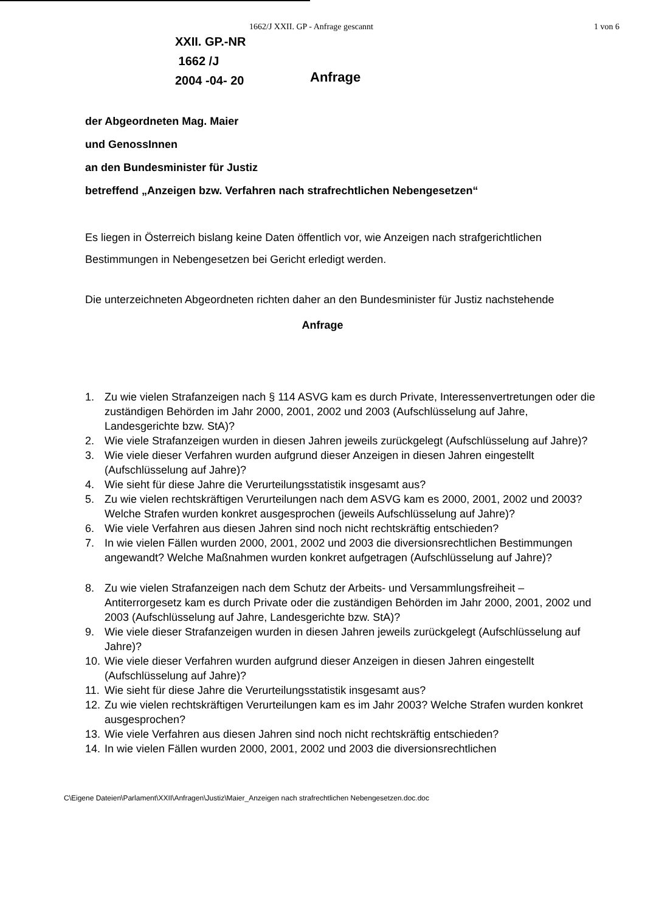1662/J XXII. GP - Anfrage gescannt 1 von 6
XXII. GP.-NR
1662 /J
2004 -04- 20
Anfrage
der Abgeordneten Mag. Maier
und GenossInnen
an den Bundesminister für Justiz
betreffend „Anzeigen bzw. Verfahren nach strafrechtlichen Nebengesetzen“
Es liegen in Österreich bislang keine Daten öffentlich vor, wie Anzeigen nach strafgerichtlichen Bestimmungen in Nebengesetzen bei Gericht erledigt werden.
Die unterzeichneten Abgeordneten richten daher an den Bundesminister für Justiz nachstehende
Anfrage
1. Zu wie vielen Strafanzeigen nach § 114 ASVG kam es durch Private, Interessenvertretungen oder die zuständigen Behörden im Jahr 2000, 2001, 2002 und 2003 (Aufschlüsselung auf Jahre, Landesgerichte bzw. StA)?
2. Wie viele Strafanzeigen wurden in diesen Jahren jeweils zurückgelegt (Aufschlüsselung auf Jahre)?
3. Wie viele dieser Verfahren wurden aufgrund dieser Anzeigen in diesen Jahren eingestellt (Aufschlüsselung auf Jahre)?
4. Wie sieht für diese Jahre die Verurteilungsstatistik insgesamt aus?
5. Zu wie vielen rechtskräftigen Verurteilungen nach dem ASVG kam es 2000, 2001, 2002 und 2003? Welche Strafen wurden konkret ausgesprochen (jeweils Aufschlüsselung auf Jahre)?
6. Wie viele Verfahren aus diesen Jahren sind noch nicht rechtskräftig entschieden?
7. In wie vielen Fällen wurden 2000, 2001, 2002 und 2003 die diversionsrechtlichen Bestimmungen angewandt? Welche Maßnahmen wurden konkret aufgetragen (Aufschlüsselung auf Jahre)?
8. Zu wie vielen Strafanzeigen nach dem Schutz der Arbeits- und Versammlungsfreiheit – Antiterrorgesetz kam es durch Private oder die zuständigen Behörden im Jahr 2000, 2001, 2002 und 2003 (Aufschlüsselung auf Jahre, Landesgerichte bzw. StA)?
9. Wie viele dieser Strafanzeigen wurden in diesen Jahren jeweils zurückgelegt (Aufschlüsselung auf Jahre)?
10. Wie viele dieser Verfahren wurden aufgrund dieser Anzeigen in diesen Jahren eingestellt (Aufschlüsselung auf Jahre)?
11. Wie sieht für diese Jahre die Verurteilungsstatistik insgesamt aus?
12. Zu wie vielen rechtskräftigen Verurteilungen kam es im Jahr 2003? Welche Strafen wurden konkret ausgesprochen?
13. Wie viele Verfahren aus diesen Jahren sind noch nicht rechtskräftig entschieden?
14. In wie vielen Fällen wurden 2000, 2001, 2002 und 2003 die diversionsrechtlichen
C\Eigene Dateien\Parlament\XXII\Anfragen\Justiz\Maier_Anzeigen nach strafrechtlichen Nebengesetzen.doc.doc